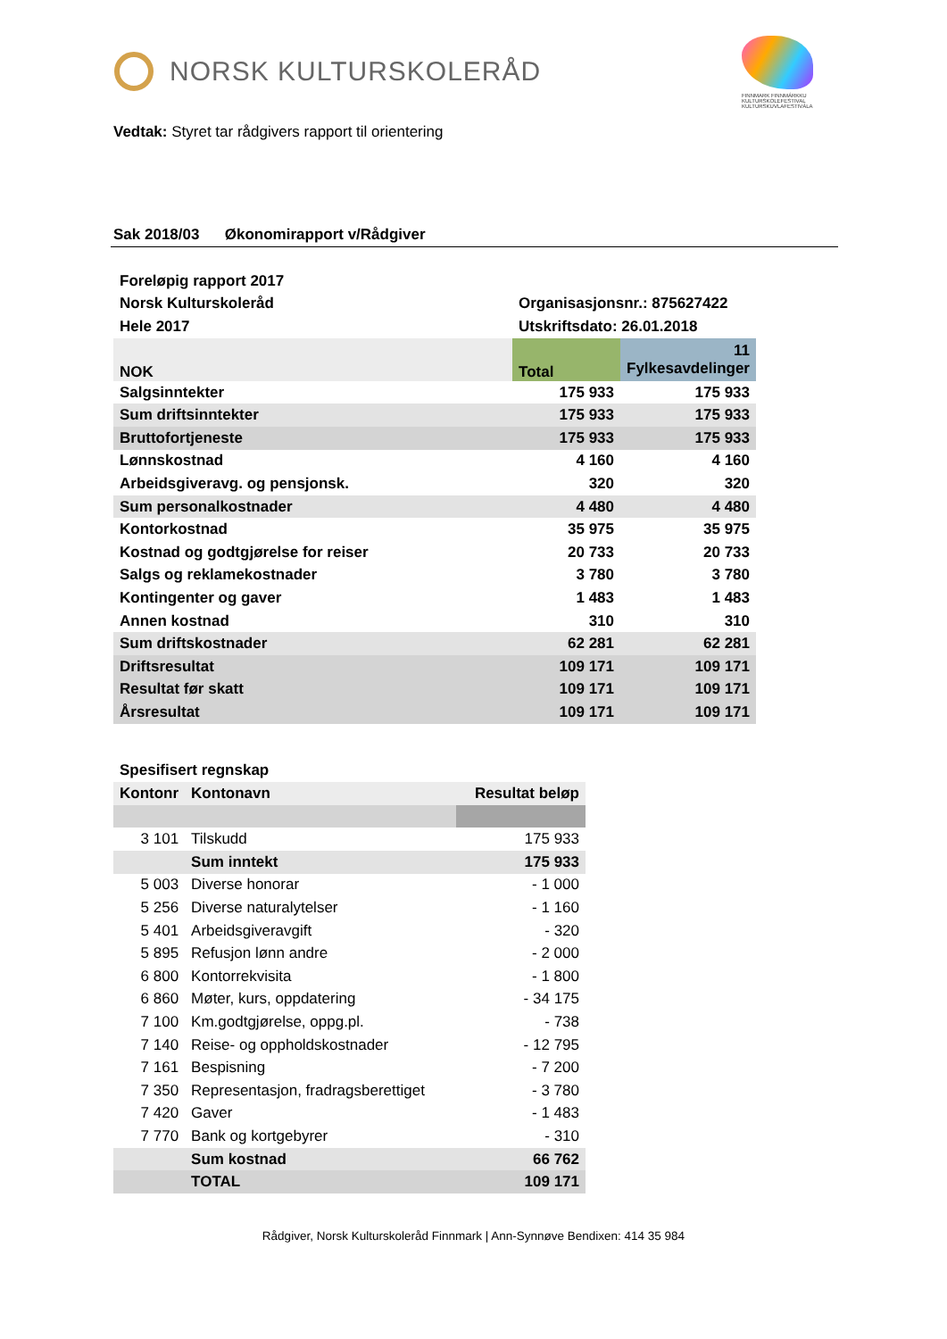NORSK KULTURSKOLERÅD
FINNMARK FINNMÁRKKU KULTURSKOLEFESTIVAL KULTURSKUVLAFESTIVÁLA
Vedtak: Styret tar rådgivers rapport til orientering
Sak 2018/03 Økonomirapport v/Rådgiver
| Foreløpig rapport 2017 | | |
| Norsk Kulturskoleråd | Organisasjonsnr.: 875627422 | |
| Hele 2017 | Utskriftsdato: 26.01.2018 | |
| NOK | Total | 11 Fylkesavdelinger |
| Salgsinntekter | 175 933 | 175 933 |
| Sum driftsinntekter | 175 933 | 175 933 |
| Bruttofortjeneste | 175 933 | 175 933 |
| Lønnskostnad | 4 160 | 4 160 |
| Arbeidsgiveravg. og pensjonsk. | 320 | 320 |
| Sum personalkostnader | 4 480 | 4 480 |
| Kontorkostnad | 35 975 | 35 975 |
| Kostnad og godtgjørelse for reiser | 20 733 | 20 733 |
| Salgs og reklamekostnader | 3 780 | 3 780 |
| Kontingenter og gaver | 1 483 | 1 483 |
| Annen kostnad | 310 | 310 |
| Sum driftskostnader | 62 281 | 62 281 |
| Driftsresultat | 109 171 | 109 171 |
| Resultat før skatt | 109 171 | 109 171 |
| Årsresultat | 109 171 | 109 171 |
| Spesifisert regnskap | | |
| Kontonr | Kontonavn | Resultat beløp |
| 3 101 | Tilskudd | 175 933 |
| | Sum inntekt | 175 933 |
| 5 003 | Diverse honorar | - 1 000 |
| 5 256 | Diverse naturalytelser | - 1 160 |
| 5 401 | Arbeidsgiveravgift | - 320 |
| 5 895 | Refusjon lønn andre | - 2 000 |
| 6 800 | Kontorrekvisita | - 1 800 |
| 6 860 | Møter, kurs, oppdatering | - 34 175 |
| 7 100 | Km.godtgjørelse, oppg.pl. | - 738 |
| 7 140 | Reise- og oppholdskostnader | - 12 795 |
| 7 161 | Bespisning | - 7 200 |
| 7 350 | Representasjon, fradragsberettiget | - 3 780 |
| 7 420 | Gaver | - 1 483 |
| 7 770 | Bank og kortgebyrer | - 310 |
| | Sum kostnad | 66 762 |
| | TOTAL | 109 171 |
Rådgiver, Norsk Kulturskoleråd Finnmark | Ann-Synnøve Bendixen: 414 35 984